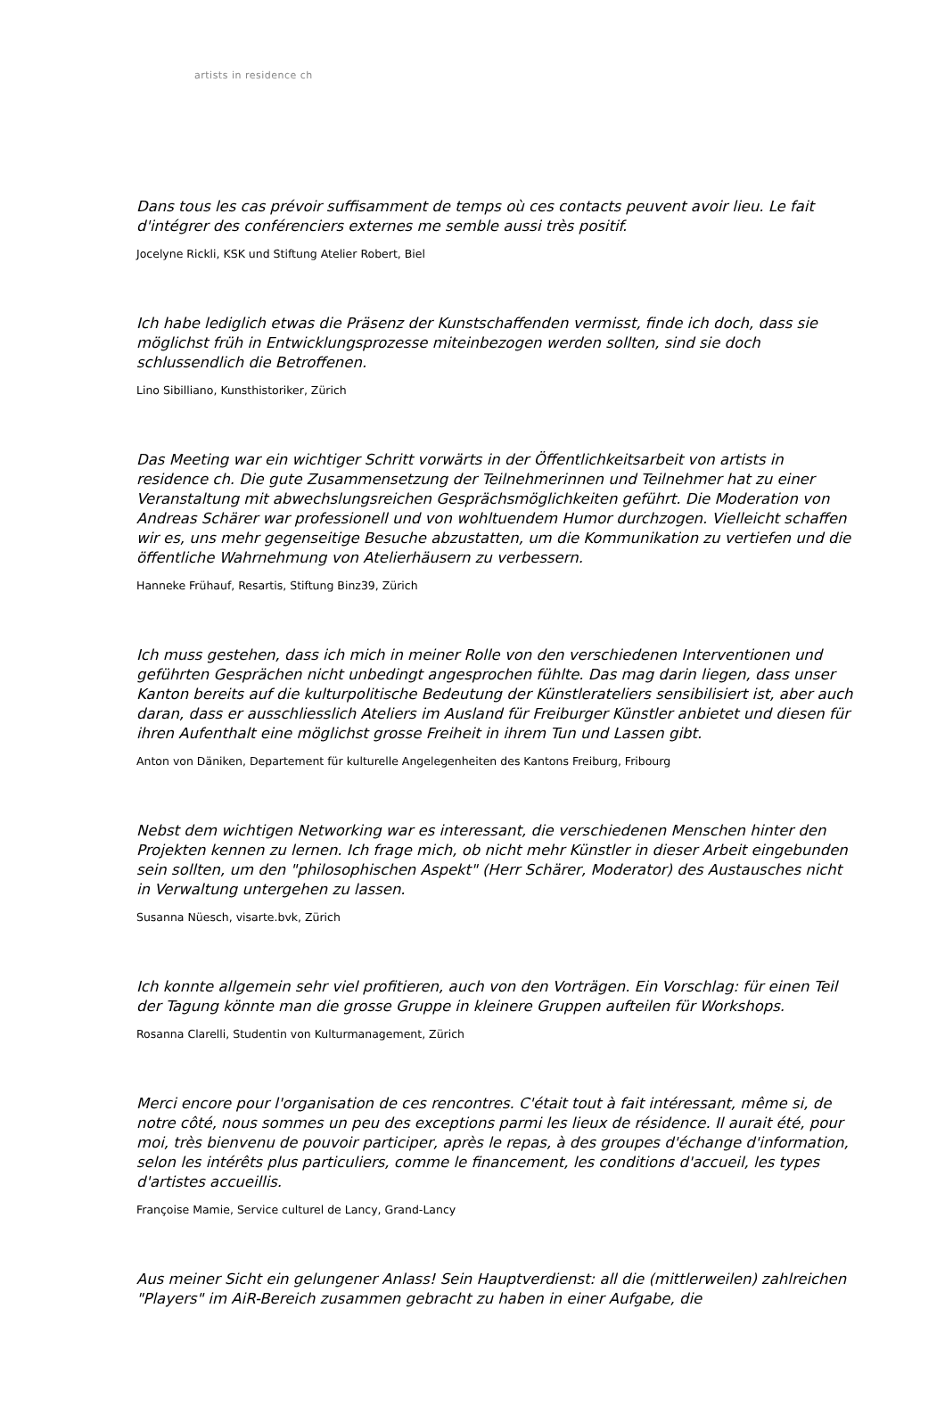artists in residence ch
Dans tous les cas prévoir suffisamment de temps où ces contacts peuvent avoir lieu. Le fait d'intégrer des conférenciers externes me semble aussi très positif.
Jocelyne Rickli, KSK und Stiftung Atelier Robert, Biel
Ich habe lediglich etwas die Präsenz der Kunstschaffenden vermisst, finde ich doch, dass sie möglichst früh in Entwicklungsprozesse miteinbezogen werden sollten, sind sie doch schlussendlich die Betroffenen.
Lino Sibilliano, Kunsthistoriker, Zürich
Das Meeting war ein wichtiger Schritt vorwärts in der Öffentlichkeitsarbeit von artists in residence ch. Die gute Zusammensetzung der Teilnehmerinnen und Teilnehmer hat zu einer Veranstaltung mit abwechslungsreichen Gesprächsmöglichkeiten geführt. Die Moderation von Andreas Schärer war professionell und von wohltuendem Humor durchzogen. Vielleicht schaffen wir es, uns mehr gegenseitige Besuche abzustatten, um die Kommunikation zu vertiefen und die öffentliche Wahrnehmung von Atelierhäusern zu verbessern.
Hanneke Frühauf, Resartis, Stiftung Binz39, Zürich
Ich muss gestehen, dass ich mich in meiner Rolle von den verschiedenen Interventionen und geführten Gesprächen nicht unbedingt angesprochen fühlte. Das mag darin liegen, dass unser Kanton bereits auf die kulturpolitische Bedeutung der Künstlerateliers sensibilisiert ist, aber auch daran, dass er ausschliesslich Ateliers im Ausland für Freiburger Künstler anbietet und diesen für ihren Aufenthalt eine möglichst grosse Freiheit in ihrem Tun und Lassen gibt.
Anton von Däniken, Departement für kulturelle Angelegenheiten des Kantons Freiburg, Fribourg
Nebst dem wichtigen Networking war es interessant, die verschiedenen Menschen hinter den Projekten kennen zu lernen. Ich frage mich, ob nicht mehr Künstler in dieser Arbeit eingebunden sein sollten, um den "philosophischen Aspekt" (Herr Schärer, Moderator) des Austausches nicht in Verwaltung untergehen zu lassen.
Susanna Nüesch, visarte.bvk, Zürich
Ich konnte allgemein sehr viel profitieren, auch von den Vorträgen. Ein Vorschlag: für einen Teil der Tagung könnte man die grosse Gruppe in kleinere Gruppen aufteilen für Workshops.
Rosanna Clarelli, Studentin von Kulturmanagement, Zürich
Merci encore pour l'organisation de ces rencontres. C'était tout à fait intéressant, même si, de notre côté, nous sommes un peu des exceptions parmi les lieux de résidence. Il aurait été, pour moi, très bienvenu de pouvoir participer, après le repas, à des groupes d'échange d'information, selon les intérêts plus particuliers, comme le financement, les conditions d'accueil, les types d'artistes accueillis.
Françoise Mamie, Service culturel de Lancy, Grand-Lancy
Aus meiner Sicht ein gelungener Anlass! Sein Hauptverdienst: all die (mittlerweilen) zahlreichen "Players" im AiR-Bereich zusammen gebracht zu haben in einer Aufgabe, die